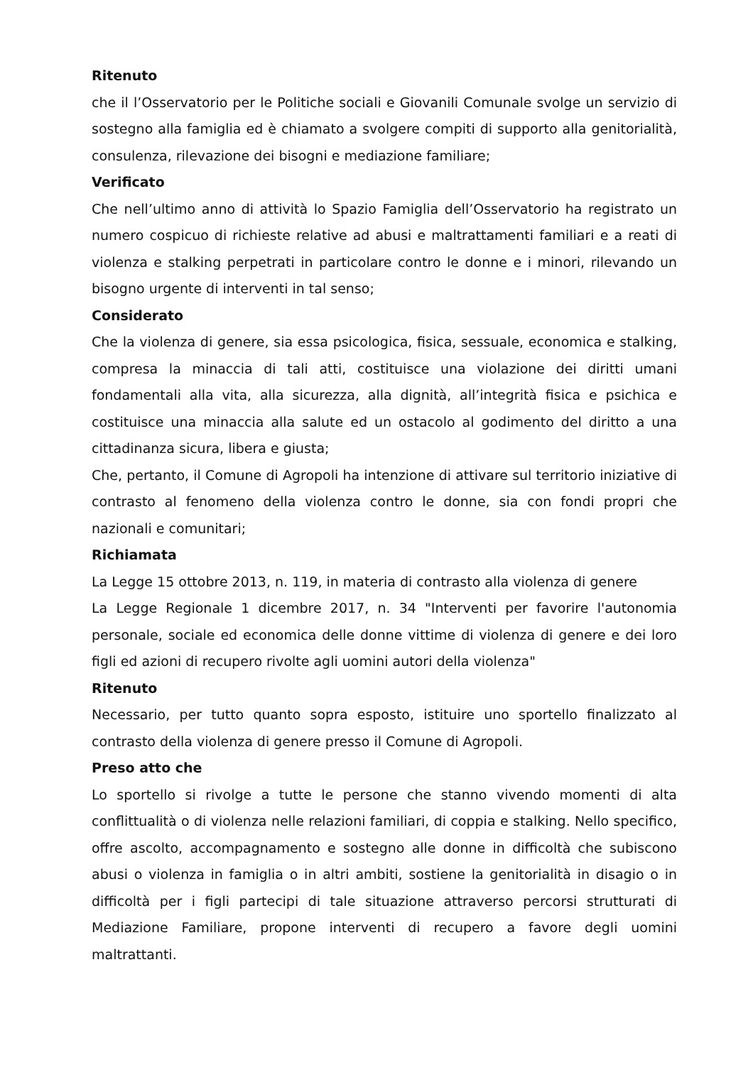Ritenuto
che il l’Osservatorio per le Politiche sociali e Giovanili Comunale svolge un servizio di sostegno alla famiglia ed è chiamato a svolgere compiti di supporto alla genitorialità, consulenza, rilevazione dei bisogni e mediazione familiare;
Verificato
Che nell’ultimo anno di attività lo Spazio Famiglia dell’Osservatorio ha registrato un numero cospicuo di richieste relative ad abusi e maltrattamenti familiari e a reati di violenza e stalking perpetrati in particolare contro le donne e i minori, rilevando un bisogno urgente di interventi in tal senso;
Considerato
Che la violenza di genere, sia essa psicologica, fisica, sessuale, economica e stalking, compresa la minaccia di tali atti, costituisce una violazione dei diritti umani fondamentali alla vita, alla sicurezza, alla dignità, all’integrità fisica e psichica e costituisce una minaccia alla salute ed un ostacolo al godimento del diritto a una cittadinanza sicura, libera e giusta;
Che, pertanto, il Comune di Agropoli ha intenzione di attivare sul territorio iniziative di contrasto al fenomeno della violenza contro le donne, sia con fondi propri che nazionali e comunitari;
Richiamata
La Legge 15 ottobre 2013, n. 119, in materia di contrasto alla violenza di genere
La Legge Regionale 1 dicembre 2017, n. 34 "Interventi per favorire l'autonomia personale, sociale ed economica delle donne vittime di violenza di genere e dei loro figli ed azioni di recupero rivolte agli uomini autori della violenza"
Ritenuto
Necessario, per tutto quanto sopra esposto, istituire uno sportello finalizzato al contrasto della violenza di genere presso il Comune di Agropoli.
Preso atto che
Lo sportello si rivolge a tutte le persone che stanno vivendo momenti di alta conflittualità o di violenza nelle relazioni familiari, di coppia e stalking. Nello specifico, offre ascolto, accompagnamento e sostegno alle donne in difficoltà che subiscono abusi o violenza in famiglia o in altri ambiti, sostiene la genitorialità in disagio o in difficoltà per i figli partecipi di tale situazione attraverso percorsi strutturati di Mediazione Familiare, propone interventi di recupero a favore degli uomini maltrattanti.